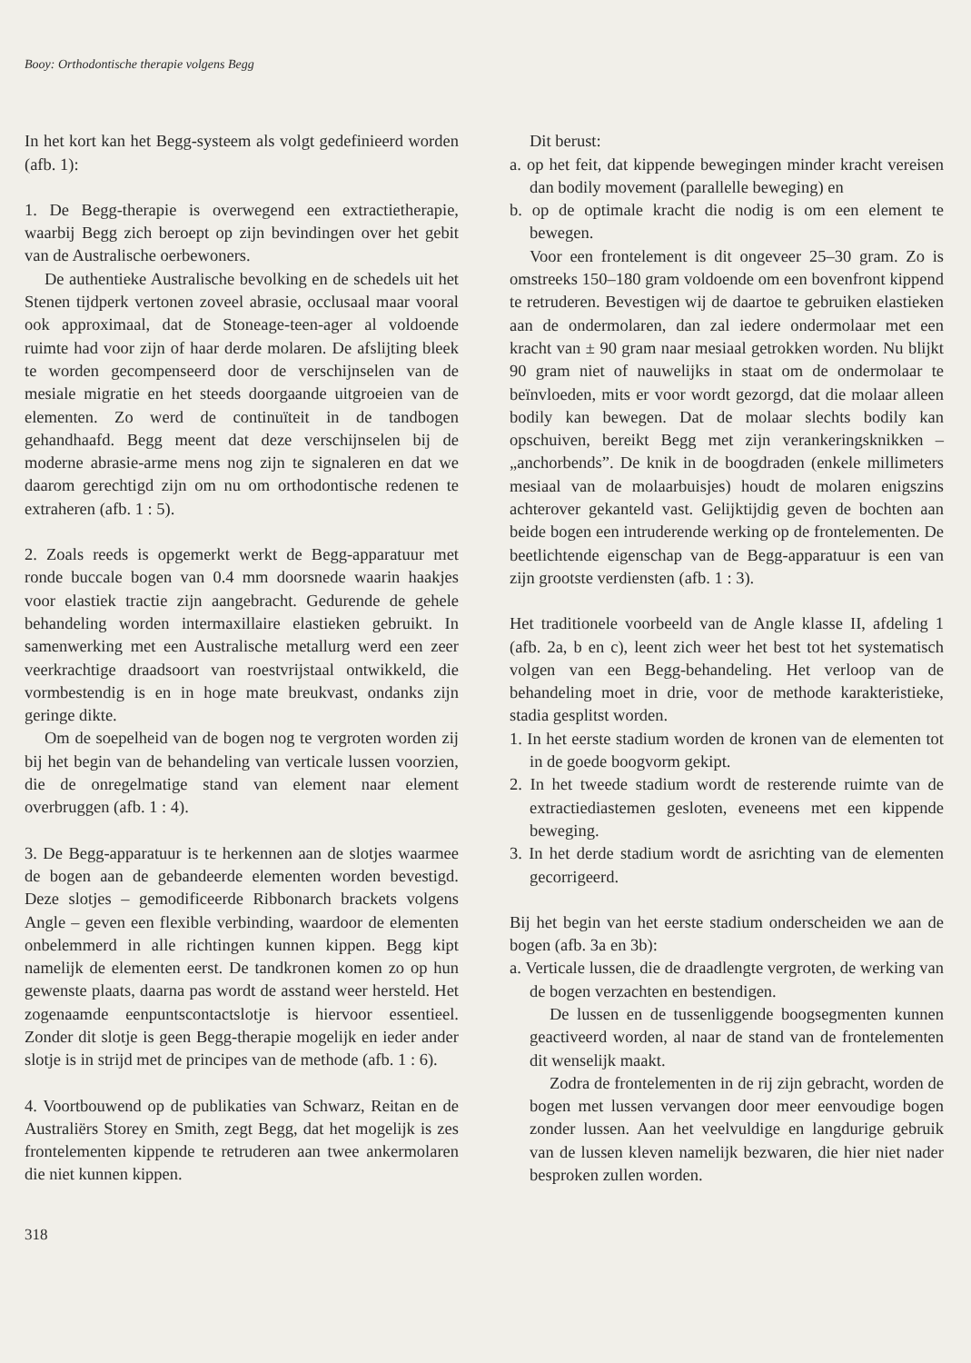Booy: Orthodontische therapie volgens Begg
In het kort kan het Begg-systeem als volgt gedefinieerd worden (afb. 1):
1. De Begg-therapie is overwegend een extractietherapie, waarbij Begg zich beroept op zijn bevindingen over het gebit van de Australische oerbewoners.
De authentieke Australische bevolking en de schedels uit het Stenen tijdperk vertonen zoveel abrasie, occlusaal maar vooral ook approximaal, dat de Stoneage-teen-ager al voldoende ruimte had voor zijn of haar derde molaren. De afslijting bleek te worden gecompenseerd door de verschijnselen van de mesiale migratie en het steeds doorgaande uitgroeien van de elementen. Zo werd de continuïteit in de tandbogen gehandhaafd. Begg meent dat deze verschijnselen bij de moderne abrasie-arme mens nog zijn te signaleren en dat we daarom gerechtigd zijn om nu om orthodontische redenen te extraheren (afb. 1 : 5).
2. Zoals reeds is opgemerkt werkt de Begg-apparatuur met ronde buccale bogen van 0.4 mm doorsnede waarin haakjes voor elastiek tractie zijn aangebracht. Gedurende de gehele behandeling worden intermaxillaire elastieken gebruikt. In samenwerking met een Australische metallurg werd een zeer veerkrachtige draadsoort van roestvrijstaal ontwikkeld, die vormbestendig is en in hoge mate breukvast, ondanks zijn geringe dikte.
Om de soepelheid van de bogen nog te vergroten worden zij bij het begin van de behandeling van verticale lussen voorzien, die de onregelmatige stand van element naar element overbruggen (afb. 1 : 4).
3. De Begg-apparatuur is te herkennen aan de slotjes waarmee de bogen aan de gebandeerde elementen worden bevestigd. Deze slotjes – gemodificeerde Ribbonarch brackets volgens Angle – geven een flexible verbinding, waardoor de elementen onbelemmerd in alle richtingen kunnen kippen. Begg kipt namelijk de elementen eerst. De tandkronen komen zo op hun gewenste plaats, daarna pas wordt de asstand weer hersteld. Het zogenaamde eenpuntscontactslotje is hiervoor essentieel. Zonder dit slotje is geen Begg-therapie mogelijk en ieder ander slotje is in strijd met de principes van de methode (afb. 1 : 6).
4. Voortbouwend op de publikaties van Schwarz, Reitan en de Australiërs Storey en Smith, zegt Begg, dat het mogelijk is zes frontelementen kippende te retruderen aan twee ankermolaren die niet kunnen kippen.
Dit berust:
a. op het feit, dat kippende bewegingen minder kracht vereisen dan bodily movement (parallelle beweging) en
b. op de optimale kracht die nodig is om een element te bewegen.
Voor een frontelement is dit ongeveer 25–30 gram. Zo is omstreeks 150–180 gram voldoende om een bovenfront kippend te retruderen. Bevestigen wij de daartoe te gebruiken elastieken aan de ondermolaren, dan zal iedere ondermolaar met een kracht van ± 90 gram naar mesiaal getrokken worden. Nu blijkt 90 gram niet of nauwelijks in staat om de ondermolaar te beïnvloeden, mits er voor wordt gezorgd, dat die molaar alleen bodily kan bewegen. Dat de molaar slechts bodily kan opschuiven, bereikt Begg met zijn verankeringsknikken – „anchorbends”. De knik in de boogdraden (enkele millimeters mesiaal van de molaarbuisjes) houdt de molaren enigszins achterover gekanteld vast. Gelijktijdig geven de bochten aan beide bogen een intruderende werking op de frontelementen. De beetlichtende eigenschap van de Begg-apparatuur is een van zijn grootste verdiensten (afb. 1 : 3).
Het traditionele voorbeeld van de Angle klasse II, afdeling 1 (afb. 2a, b en c), leent zich weer het best tot het systematisch volgen van een Begg-behandeling. Het verloop van de behandeling moet in drie, voor de methode karakteristieke, stadia gesplitst worden.
1. In het eerste stadium worden de kronen van de elementen tot in de goede boogvorm gekipt.
2. In het tweede stadium wordt de resterende ruimte van de extractiediastemen gesloten, eveneens met een kippende beweging.
3. In het derde stadium wordt de asrichting van de elementen gecorrigeerd.
Bij het begin van het eerste stadium onderscheiden we aan de bogen (afb. 3a en 3b):
a. Verticale lussen, die de draadlengte vergroten, de werking van de bogen verzachten en bestendigen.
De lussen en de tussenliggende boogsegmenten kunnen geactiveerd worden, al naar de stand van de frontelementen dit wenselijk maakt.
Zodra de frontelementen in de rij zijn gebracht, worden de bogen met lussen vervangen door meer eenvoudige bogen zonder lussen. Aan het veelvuldige en langdurige gebruik van de lussen kleven namelijk bezwaren, die hier niet nader besproken zullen worden.
318